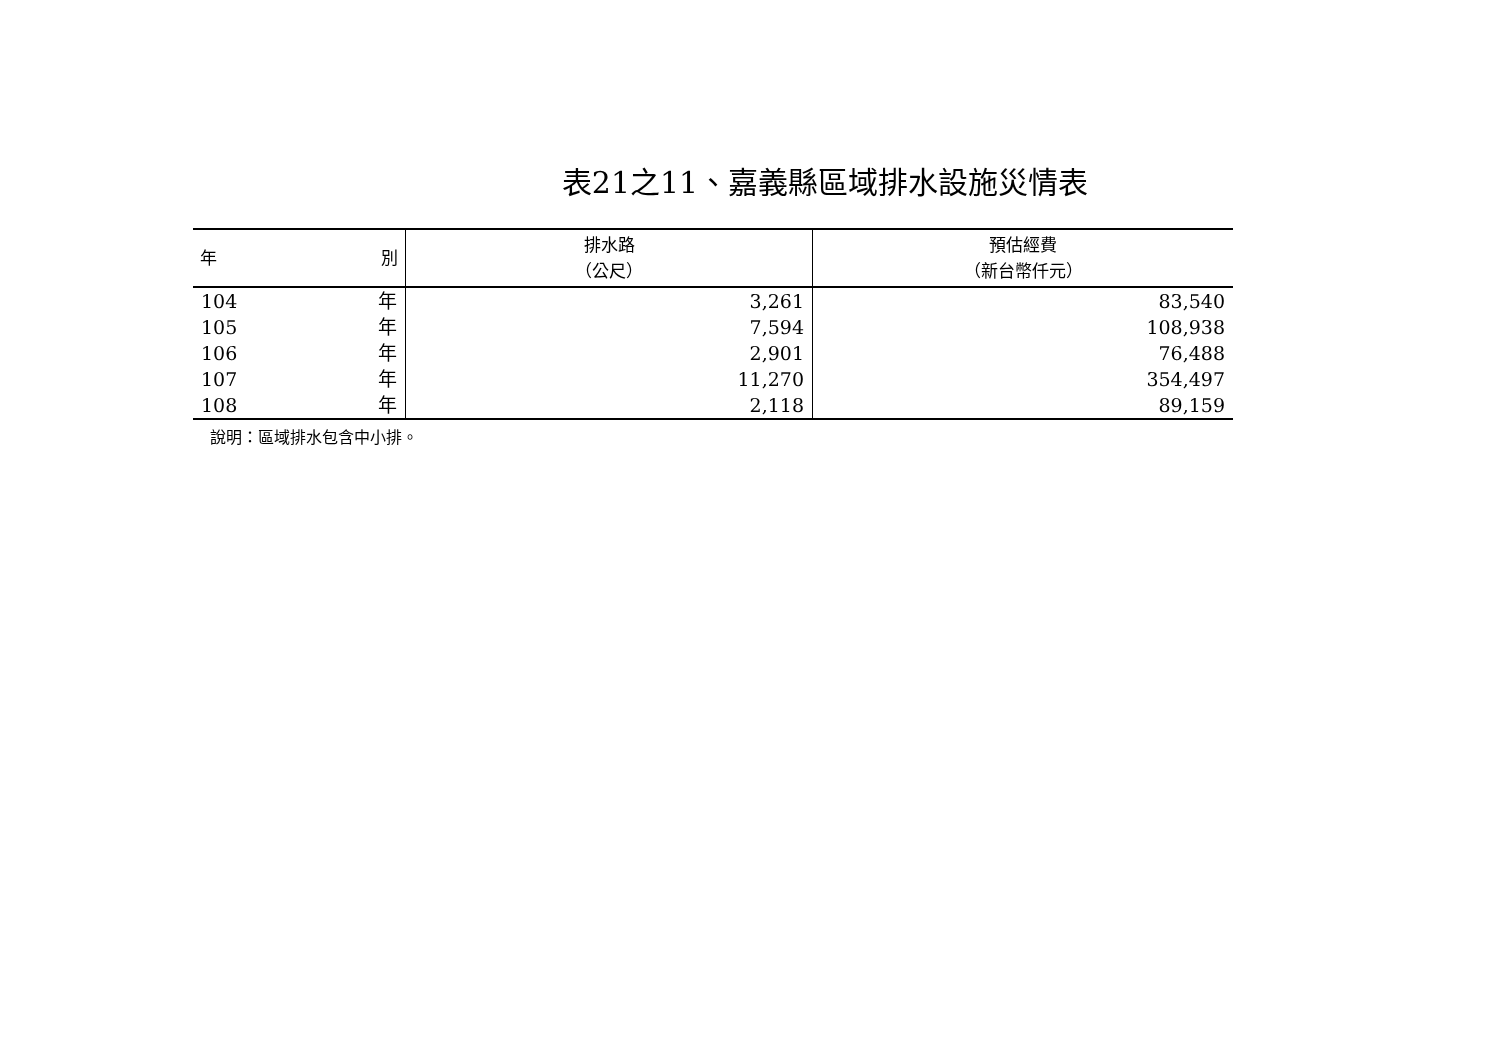表21之11、嘉義縣區域排水設施災情表
| 年 別 | 排水路 （公尺） | 預估經費 （新台幣仟元） |
| --- | --- | --- |
| 104 年 | 3,261 | 83,540 |
| 105 年 | 7,594 | 108,938 |
| 106 年 | 2,901 | 76,488 |
| 107 年 | 11,270 | 354,497 |
| 108 年 | 2,118 | 89,159 |
說明：區域排水包含中小排。